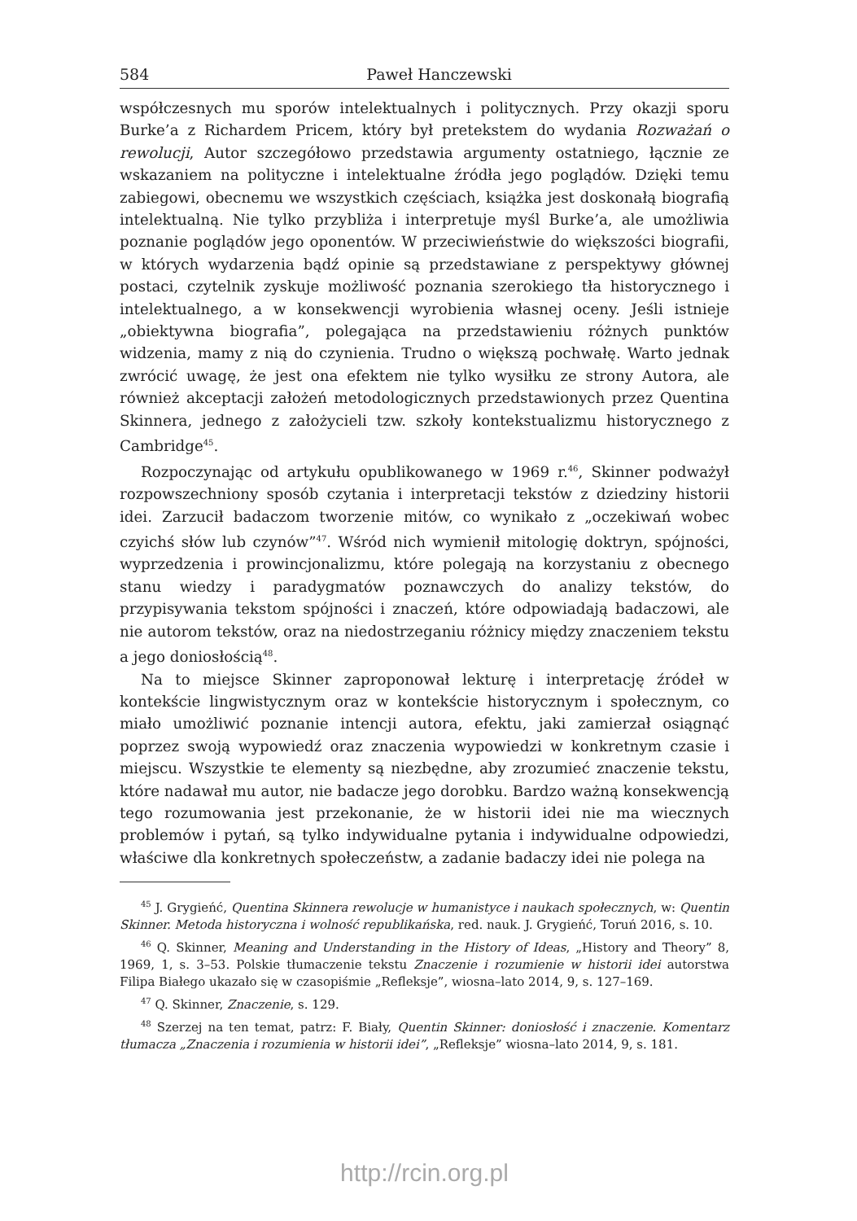584 Paweł Hanczewski
współczesnych mu sporów intelektualnych i politycznych. Przy okazji sporu Burke’a z Richardem Pricem, który był pretekstem do wydania Rozważań o rewolucji, Autor szczegółowo przedstawia argumenty ostatniego, łącznie ze wskazaniem na polityczne i intelektualne źródła jego poglądów. Dzięki temu zabiegowi, obecnemu we wszystkich częściach, książka jest doskonałą biografią intelektualną. Nie tylko przybliża i interpretuje myśl Burke’a, ale umożliwia poznanie poglądów jego oponentów. W przeciwieństwie do większości biografii, w których wydarzenia bądź opinie są przedstawiane z perspektywy głównej postaci, czytelnik zyskuje możliwość poznania szerokiego tła historycznego i intelektualnego, a w konsekwencji wyrobienia własnej oceny. Jeśli istnieje „obiektywna biografia”, polegająca na przedstawieniu różnych punktów widzenia, mamy z nią do czynienia. Trudno o większą pochwałę. Warto jednak zwrócić uwagę, że jest ona efektem nie tylko wysiłku ze strony Autora, ale również akceptacji założeń metodologicznych przedstawionych przez Quentina Skinnera, jednego z założycieli tzw. szkoły kontekstualizmu historycznego z Cambridge<sup>45</sup>.
Rozpoczynając od artykułu opublikowanego w 1969 r.<sup>46</sup>, Skinner podważył rozpowszechniony sposób czytania i interpretacji tekstów z dziedziny historii idei. Zarzucił badaczom tworzenie mitów, co wynikało z „oczekiwań wobec czyichś słów lub czynów”<sup>47</sup>. Wśród nich wymienił mitologię doktryn, spójności, wyprzedzenia i prowincjonalizmu, które polegają na korzystaniu z obecnego stanu wiedzy i paradygmatów poznawczych do analizy tekstów, do przypisywania tekstom spójności i znaczeń, które odpowiadają badaczowi, ale nie autorom tekstów, oraz na niedostrzeganiu różnicy między znaczeniem tekstu a jego doniosłością<sup>48</sup>.
Na to miejsce Skinner zaproponował lekturę i interpretację źródeł w kontekście lingwistycznym oraz w kontekście historycznym i społecznym, co miało umożliwić poznanie intencji autora, efektu, jaki zamierzał osiągnąć poprzez swoją wypowiedź oraz znaczenia wypowiedzi w konkretnym czasie i miejscu. Wszystkie te elementy są niezbędne, aby zrozumieć znaczenie tekstu, które nadawał mu autor, nie badacze jego dorobku. Bardzo ważną konsekwencją tego rozumowania jest przekonanie, że w historii idei nie ma wiecznych problemów i pytań, są tylko indywidualne pytania i indywidualne odpowiedzi, właściwe dla konkretnych społeczeństw, a zadanie badaczy idei nie polega na
<sup>45</sup> J. Grygieńć, Quentina Skinnera rewolucje w humanistyce i naukach społecznych, w: Quentin Skinner. Metoda historyczna i wolność republikańska, red. nauk. J. Grygieńć, Toruń 2016, s. 10.
<sup>46</sup> Q. Skinner, Meaning and Understanding in the History of Ideas, „History and Theory” 8, 1969, 1, s. 3–53. Polskie tłumaczenie tekstu Znaczenie i rozumienie w historii idei autorstwa Filipa Białego ukazało się w czasopiśmie „Refleksje”, wiosna–lato 2014, 9, s. 127–169.
<sup>47</sup> Q. Skinner, Znaczenie, s. 129.
<sup>48</sup> Szerzej na ten temat, patrz: F. Biały, Quentin Skinner: doniosłość i znaczenie. Komentarz tłumacza „Znaczenia i rozumienia w historii idei”, „Refleksje” wiosna–lato 2014, 9, s. 181.
http://rcin.org.pl